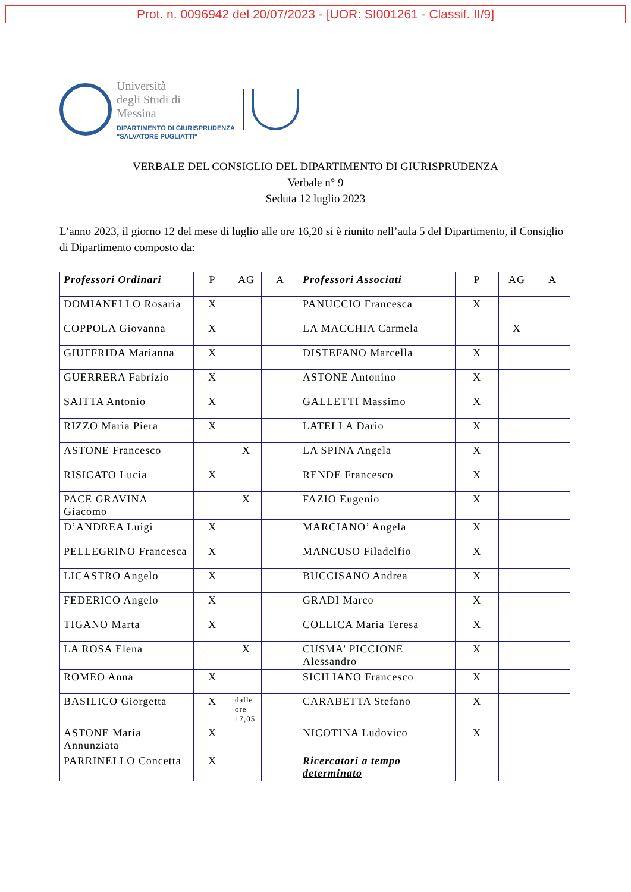Prot. n. 0096942 del 20/07/2023 - [UOR: SI001261 - Classif. II/9]
Università
degli Studi di
Messina
DIPARTIMENTO DI GIURISPRUDENZA
"SALVATORE PUGLIATTI"
VERBALE DEL CONSIGLIO DEL DIPARTIMENTO DI GIURISPRUDENZA
Verbale n° 9
Seduta 12 luglio 2023
L’anno 2023, il giorno 12 del mese di luglio alle ore 16,20 si è riunito nell’aula 5 del Dipartimento, il Consiglio di Dipartimento composto da:
| Professori Ordinari | P | AG | A | Professori Associati | P | AG | A |
| --- | --- | --- | --- | --- | --- | --- | --- |
| DOMIANELLO Rosaria | X | | | PANUCCIO Francesca | X | | |
| COPPOLA Giovanna | X | | | LA MACCHIA Carmela | | X | |
| GIUFFRIDA Marianna | X | | | DISTEFANO Marcella | X | | |
| GUERRERA Fabrizio | X | | | ASTONE Antonino | X | | |
| SAITTA Antonio | X | | | GALLETTI Massimo | X | | |
| RIZZO Maria Piera | X | | | LATELLA Dario | X | | |
| ASTONE Francesco | | X | | LA SPINA Angela | X | | |
| RISICATO Lucia | X | | | RENDE Francesco | X | | |
| PACE GRAVINA Giacomo | | X | | FAZIO Eugenio | X | | |
| D’ANDREA Luigi | X | | | MARCIANO’ Angela | X | | |
| PELLEGRINO Francesca | X | | | MANCUSO Filadelfio | X | | |
| LICASTRO Angelo | X | | | BUCCISANO Andrea | X | | |
| FEDERICO Angelo | X | | | GRADI Marco | X | | |
| TIGANO Marta | X | | | COLLICA Maria Teresa | X | | |
| LA ROSA Elena | | X | | CUSMA’ PICCIONE Alessandro | X | | |
| ROMEO Anna | X | | | SICILIANO Francesco | X | | |
| BASILICO Giorgetta | X | dalle ore 17,05 | | CARABETTA Stefano | X | | |
| ASTONE Maria Annunziata | X | | | NICOTINA Ludovico | X | | |
| PARRINELLO Concetta | X | | | Ricercatori a tempo determinato | | | |